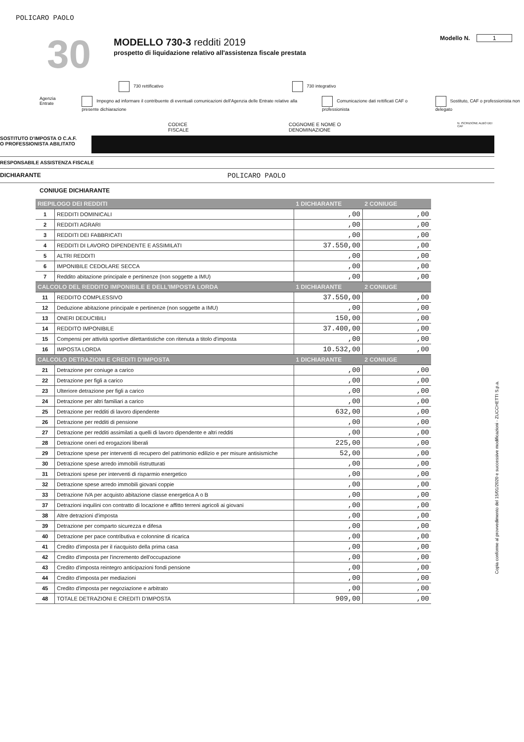POLICARO PAOLO
30
MODELLO 730-3 redditi 2019
prospetto di liquidazione relativo all'assistenza fiscale prestata
Modello N. 1
730 rettificativo 730 integrativo
Agenzia Entrate Impegno ad informare il contribuente di eventuali comunicazioni dell'Agenzia delle Entrate relative alla presente dichiarazione
Comunicazione dati rettificati CAF o professionista
Sostituto, CAF o professionista non delegato
CODICE FISCALE COGNOME E NOME O DENOMINAZIONE N. ISCRIZIONE ALBO DEI CAF
SOSTITUTO D'IMPOSTA O C.A.F.
O PROFESSIONISTA ABILITATO
RESPONSABILE ASSISTENZA FISCALE
DICHIARANTE POLICARO PAOLO
CONIUGE DICHIARANTE
| RIEPILOGO DEI REDDITI | | 1 DICHIARANTE | 2 CONIUGE |
| --- | --- | --- | --- |
| 1 | REDDITI DOMINICALI | ,00 | ,00 |
| 2 | REDDITI AGRARI | ,00 | ,00 |
| 3 | REDDITI DEI FABBRICATI | ,00 | ,00 |
| 4 | REDDITI DI LAVORO DIPENDENTE E ASSIMILATI | 37.550,00 | ,00 |
| 5 | ALTRI REDDITI | ,00 | ,00 |
| 6 | IMPONIBILE CEDOLARE SECCA | ,00 | ,00 |
| 7 | Reddito abitazione principale e pertinenze (non soggette a IMU) | ,00 | ,00 |
| CALCOLO DEL REDDITO IMPONIBILE E DELL'IMPOSTA LORDA | | 1 DICHIARANTE | 2 CONIUGE |
| 11 | REDDITO COMPLESSIVO | 37.550,00 | ,00 |
| 12 | Deduzione abitazione principale e pertinenze (non soggette a IMU) | ,00 | ,00 |
| 13 | ONERI DEDUCIBILI | 150,00 | ,00 |
| 14 | REDDITO IMPONIBILE | 37.400,00 | ,00 |
| 15 | Compensi per attività sportive dilettantistiche con ritenuta a titolo d'imposta | ,00 | ,00 |
| 16 | IMPOSTA LORDA | 10.532,00 | ,00 |
| CALCOLO DETRAZIONI E CREDITI D'IMPOSTA | | 1 DICHIARANTE | 2 CONIUGE |
| 21 | Detrazione per coniuge a carico | ,00 | ,00 |
| 22 | Detrazione per figli a carico | ,00 | ,00 |
| 23 | Ulteriore detrazione per figli a carico | ,00 | ,00 |
| 24 | Detrazione per altri familiari a carico | ,00 | ,00 |
| 25 | Detrazione per redditi di lavoro dipendente | 632,00 | ,00 |
| 26 | Detrazione per redditi di pensione | ,00 | ,00 |
| 27 | Detrazione per redditi assimilati a quelli di lavoro dipendente e altri redditi | ,00 | ,00 |
| 28 | Detrazione oneri ed erogazioni liberali | 225,00 | ,00 |
| 29 | Detrazione spese per interventi di recupero del patrimonio edilizio e per misure antisismiche | 52,00 | ,00 |
| 30 | Detrazione spese arredo immobili ristrutturati | ,00 | ,00 |
| 31 | Detrazioni spese per interventi di risparmio energetico | ,00 | ,00 |
| 32 | Detrazione spese arredo immobili giovani coppie | ,00 | ,00 |
| 33 | Detrazione IVA per acquisto abitazione classe energetica A o B | ,00 | ,00 |
| 37 | Detrazioni inquilini con contratto di locazione e affitto terreni agricoli ai giovani | ,00 | ,00 |
| 38 | Altre detrazioni d'imposta | ,00 | ,00 |
| 39 | Detrazione per comparto sicurezza e difesa | ,00 | ,00 |
| 40 | Detrazione per pace contributiva e colonnine di ricarica | ,00 | ,00 |
| 41 | Credito d'imposta per il riacquisto della prima casa | ,00 | ,00 |
| 42 | Credito d'imposta per l'incremento dell'occupazione | ,00 | ,00 |
| 43 | Credito d'imposta reintegro anticipazioni fondi pensione | ,00 | ,00 |
| 44 | Credito d'imposta per mediazioni | ,00 | ,00 |
| 45 | Credito d'imposta per negoziazione e arbitrato | ,00 | ,00 |
| 48 | TOTALE DETRAZIONI E CREDITI D'IMPOSTA | 909,00 | ,00 |
Copia conforme al provvedimento del 15/01/2020 e successive modificazioni - ZUCCHETTI S.p.a.